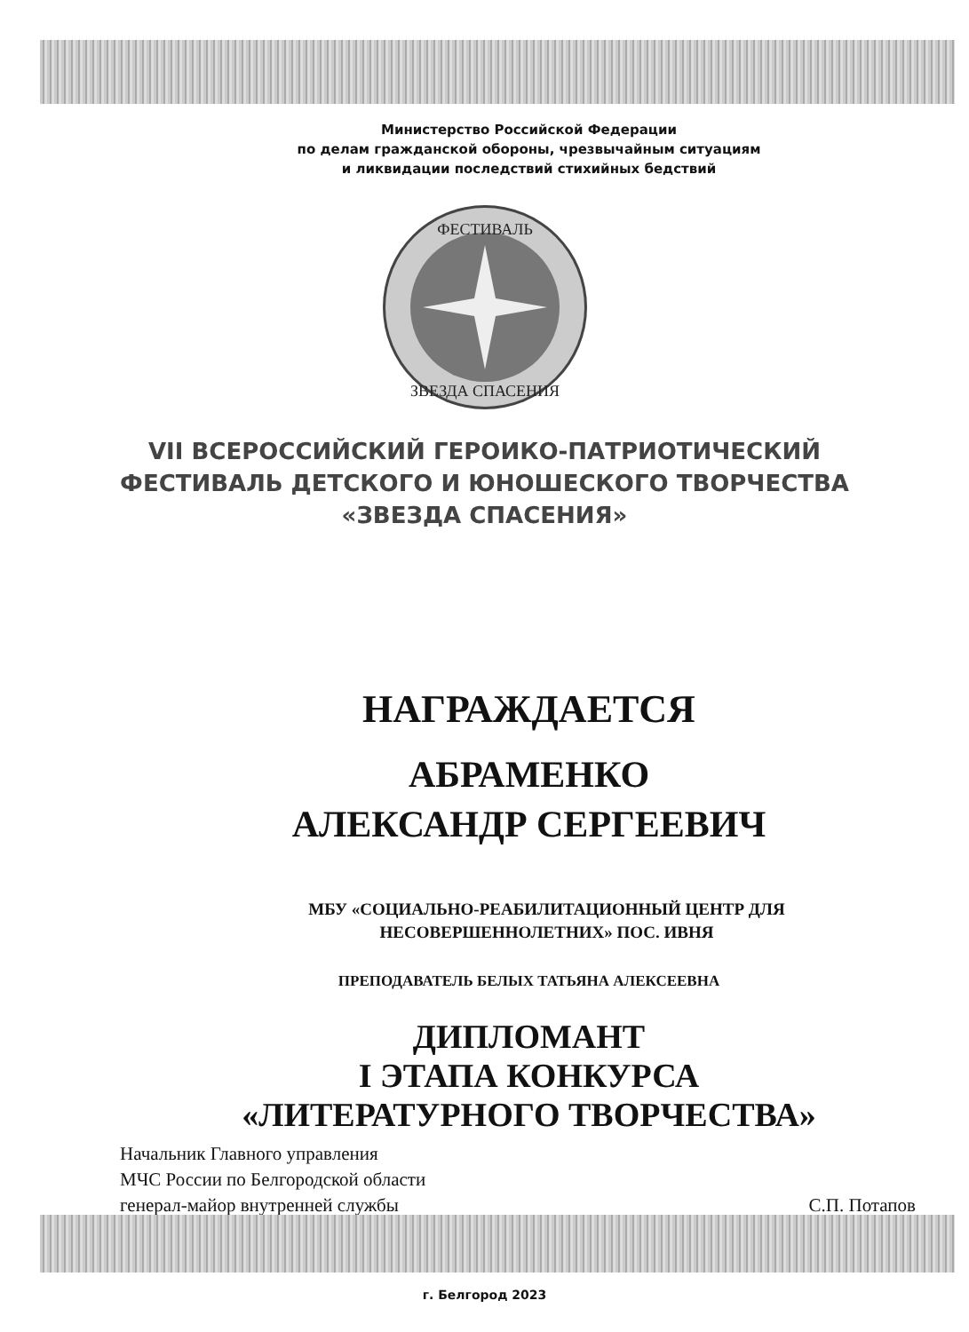Министерство Российской Федерации
по делам гражданской обороны, чрезвычайным ситуациям
и ликвидации последствий стихийных бедствий
ФЕСТИВАЛЬ
ЗВЕЗДА СПАСЕНИЯ
VII ВСЕРОССИЙСКИЙ ГЕРОИКО-ПАТРИОТИЧЕСКИЙ
ФЕСТИВАЛЬ ДЕТСКОГО И ЮНОШЕСКОГО ТВОРЧЕСТВА
«ЗВЕЗДА СПАСЕНИЯ»
НАГРАЖДАЕТСЯ
АБРАМЕНКО
АЛЕКСАНДР СЕРГЕЕВИЧ
МБУ «СОЦИАЛЬНО-РЕАБИЛИТАЦИОННЫЙ ЦЕНТР ДЛЯ
НЕСОВЕРШЕННОЛЕТНИХ» ПОС. ИВНЯ
ПРЕПОДАВАТЕЛЬ БЕЛЫХ ТАТЬЯНА АЛЕКСЕЕВНА
ДИПЛОМАНТ
I ЭТАПА КОНКУРСА
«ЛИТЕРАТУРНОГО ТВОРЧЕСТВА»
Начальник Главного управления
МЧС России по Белгородской области
генерал-майор внутренней службы
С.П. Потапов
г. Белгород 2023